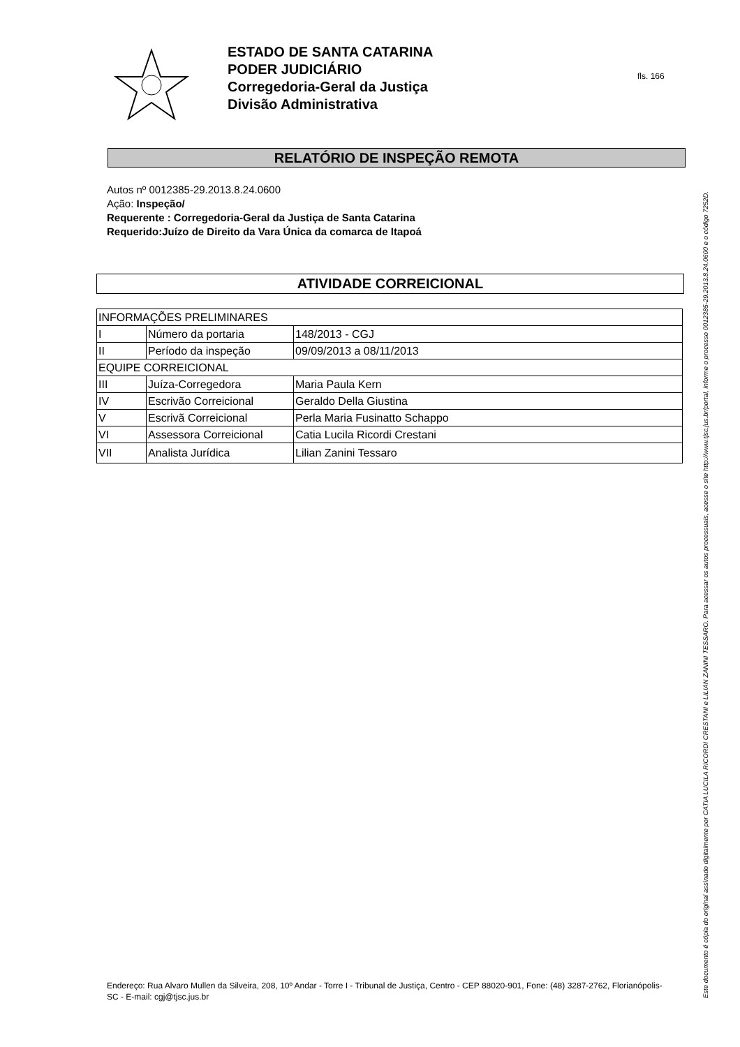ESTADO DE SANTA CATARINA
PODER JUDICIÁRIO
Corregedoria-Geral da Justiça
Divisão Administrativa
fls. 166
RELATÓRIO DE INSPEÇÃO REMOTA
Autos nº 0012385-29.2013.8.24.0600
Ação: Inspeção/
Requerente : Corregedoria-Geral da Justiça de Santa Catarina
Requerido:Juízo de Direito da Vara Única da comarca de Itapoá
ATIVIDADE CORREICIONAL
| INFORMAÇÕES PRELIMINARES | | |
| I | Número da portaria | 148/2013 - CGJ |
| II | Período da inspeção | 09/09/2013 a 08/11/2013 |
| EQUIPE CORREICIONAL | | |
| III | Juíza-Corregedora | Maria Paula Kern |
| IV | Escrivão Correicional | Geraldo Della Giustina |
| V | Escrivã Correicional | Perla Maria Fusinatto Schappo |
| VI | Assessora Correicional | Catia Lucila Ricordi Crestani |
| VII | Analista Jurídica | Lilian Zanini Tessaro |
Endereço: Rua Alvaro Mullen da Silveira, 208, 10º Andar - Torre I - Tribunal de Justiça, Centro - CEP 88020-901, Fone: (48) 3287-2762, Florianópolis-SC - E-mail: cgj@tjsc.jus.br
Este documento é cópia do original assinado digitalmente por CATIA LUCILA RICORDI CRESTANI e LILIAN ZANINI TESSARO. Para acessar os autos processuais, acesse o site http://www.tjsc.jus.br/portal, informe o processo 0012385-29.2013.8.24.0600 e o código 7252D.